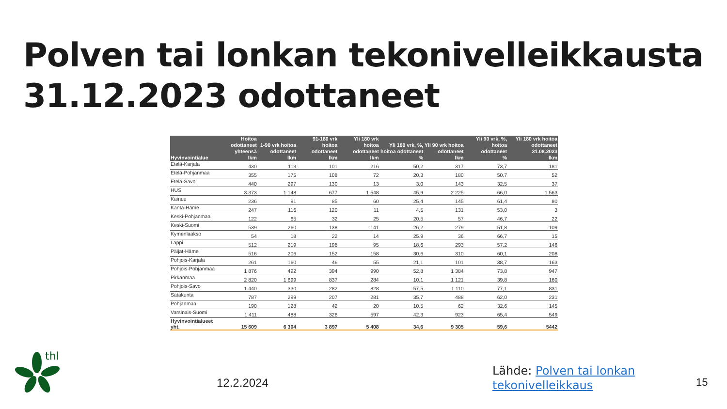Polven tai lonkan tekonivelleikkausta
31.12.2023 odottaneet
| Hyvinvointialue | Hoitoa odottaneet yhteensä | 1-90 vrk hoitoa odottaneet | 91-180 vrk hoitoa odottaneet | Yli 180 vrk hoitoa odottaneet | Yli 180 vrk, %, hoitoa odottaneet | Yli 90 vrk hoitoa odottaneet | Yli 90 vrk, %, hoitoa odottaneet | Yli 180 vrk hoitoa odottaneet 31.08.2023 |
| --- | --- | --- | --- | --- | --- | --- | --- | --- |
| | lkm | lkm | lkm | lkm | % | lkm | % | lkm |
| Etelä-Karjala | 430 | 113 | 101 | 216 | 50,2 | 317 | 73,7 | 181 |
| Etelä-Pohjanmaa | 355 | 175 | 108 | 72 | 20,3 | 180 | 50,7 | 52 |
| Etelä-Savo | 440 | 297 | 130 | 13 | 3,0 | 143 | 32,5 | 37 |
| HUS | 3 373 | 1 148 | 677 | 1 548 | 45,9 | 2 225 | 66,0 | 1 563 |
| Kainuu | 236 | 91 | 85 | 60 | 25,4 | 145 | 61,4 | 80 |
| Kanta-Häme | 247 | 116 | 120 | 11 | 4,5 | 131 | 53,0 | 3 |
| Keski-Pohjanmaa | 122 | 65 | 32 | 25 | 20,5 | 57 | 46,7 | 22 |
| Keski-Suomi | 539 | 260 | 138 | 141 | 26,2 | 279 | 51,8 | 109 |
| Kymenlaakso | 54 | 18 | 22 | 14 | 25,9 | 36 | 66,7 | 15 |
| Lappi | 512 | 219 | 198 | 95 | 18,6 | 293 | 57,2 | 146 |
| Päijät-Häme | 516 | 206 | 152 | 158 | 30,6 | 310 | 60,1 | 208 |
| Pohjois-Karjala | 261 | 160 | 46 | 55 | 21,1 | 101 | 38,7 | 163 |
| Pohjois-Pohjanmaa | 1 876 | 492 | 394 | 990 | 52,8 | 1 384 | 73,8 | 947 |
| Pirkanmaa | 2 820 | 1 699 | 837 | 284 | 10,1 | 1 121 | 39,8 | 160 |
| Pohjois-Savo | 1 440 | 330 | 282 | 828 | 57,5 | 1 110 | 77,1 | 831 |
| Satakunta | 787 | 299 | 207 | 281 | 35,7 | 488 | 62,0 | 231 |
| Pohjanmaa | 190 | 128 | 42 | 20 | 10,5 | 62 | 32,6 | 145 |
| Varsinais-Suomi | 1 411 | 488 | 326 | 597 | 42,3 | 923 | 65,4 | 549 |
| Hyvinvointialueet yht. | 15 609 | 6 304 | 3 897 | 5 408 | 34,6 | 9 305 | 59,6 | 5442 |
thl
12.2.2024
Lähde: Polven tai lonkan tekonivelleikkaus
15